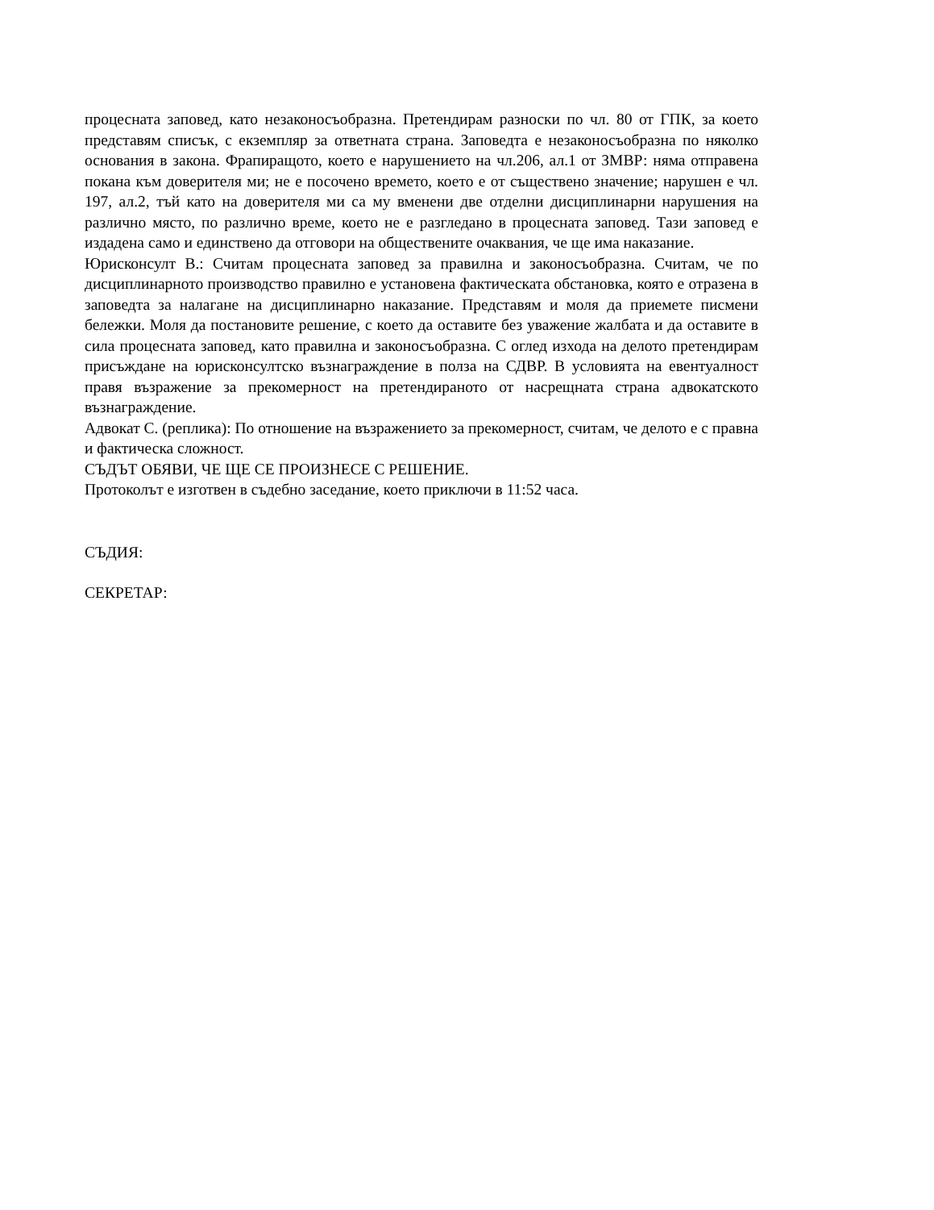процесната заповед, като незаконосъобразна. Претендирам разноски по чл. 80 от ГПК, за което представям списък, с екземпляр за ответната страна. Заповедта е незаконосъобразна по няколко основания в закона. Фрапиращото, което е нарушението на чл.206, ал.1 от ЗМВР: няма отправена покана към доверителя ми; не е посочено времето, което е от съществено значение; нарушен е чл. 197, ал.2, тъй като на доверителя ми са му вменени две отделни дисциплинарни нарушения на различно място, по различно време, което не е разгледано в процесната заповед. Тази заповед е издадена само и единствено да отговори на обществените очаквания, че ще има наказание.
Юрисконсулт В.: Считам процесната заповед за правилна и законосъобразна. Считам, че по дисциплинарното производство правилно е установена фактическата обстановка, която е отразена в заповедта за налагане на дисциплинарно наказание. Представям и моля да приемете писмени бележки. Моля да постановите решение, с което да оставите без уважение жалбата и да оставите в сила процесната заповед, като правилна и законосъобразна. С оглед изхода на делото претендирам присъждане на юрисконсултско възнаграждение в полза на СДВР. В условията на евентуалност правя възражение за прекомерност на претендираното от насрещната страна адвокатското възнаграждение.
Адвокат С. (реплика): По отношение на възражението за прекомерност, считам, че делото е с правна и фактическа сложност.
СЪДЪТ ОБЯВИ, ЧЕ ЩЕ СЕ ПРОИЗНЕСЕ С РЕШЕНИЕ.
Протоколът е изготвен в съдебно заседание, което приключи в 11:52 часа.
СЪДИЯ:
СЕКРЕТАР: